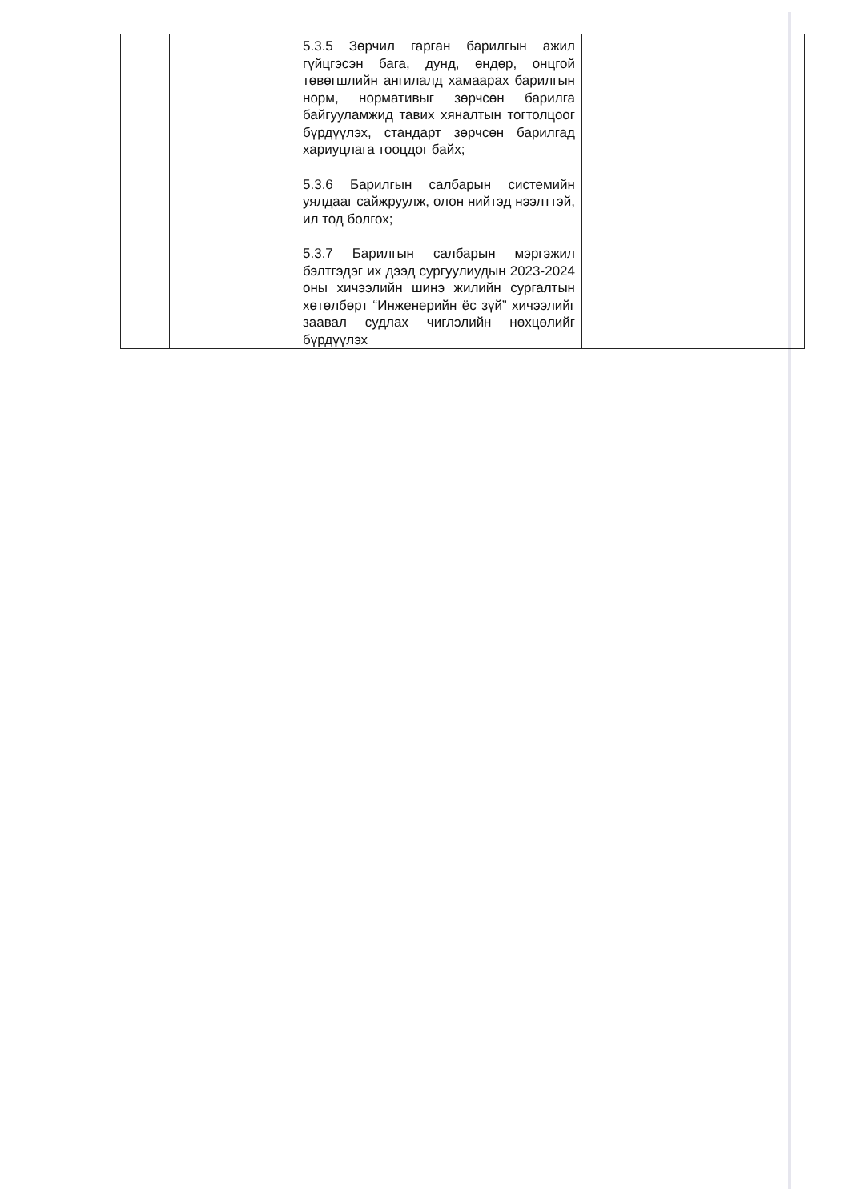| | | 5.3.5 Зөрчил гарган барилгын ажил гүйцгэсэн бага, дунд, өндөр, онцгой төвөгшлийн ангилалд хамаарах барилгын норм, нормативыг зөрчсөн барилга байгууламжид тавих хяналтын тогтолцоог бүрдүүлэх, стандарт зөрчсөн барилгад хариуцлага тооцдог байх; 5.3.6 Барилгын салбарын системийн уялдааг сайжруулж, олон нийтэд нээлттэй, ил тод болгох; 5.3.7 Барилгын салбарын мэргэжил бэлтгэдэг их дээд сургуулиудын 2023-2024 оны хичээлийн шинэ жилийн сургалтын хөтөлбөрт “Инженерийн ёс зүй” хичээлийг заавал судлах чиглэлийн нөхцөлийг бүрдүүлэх | |